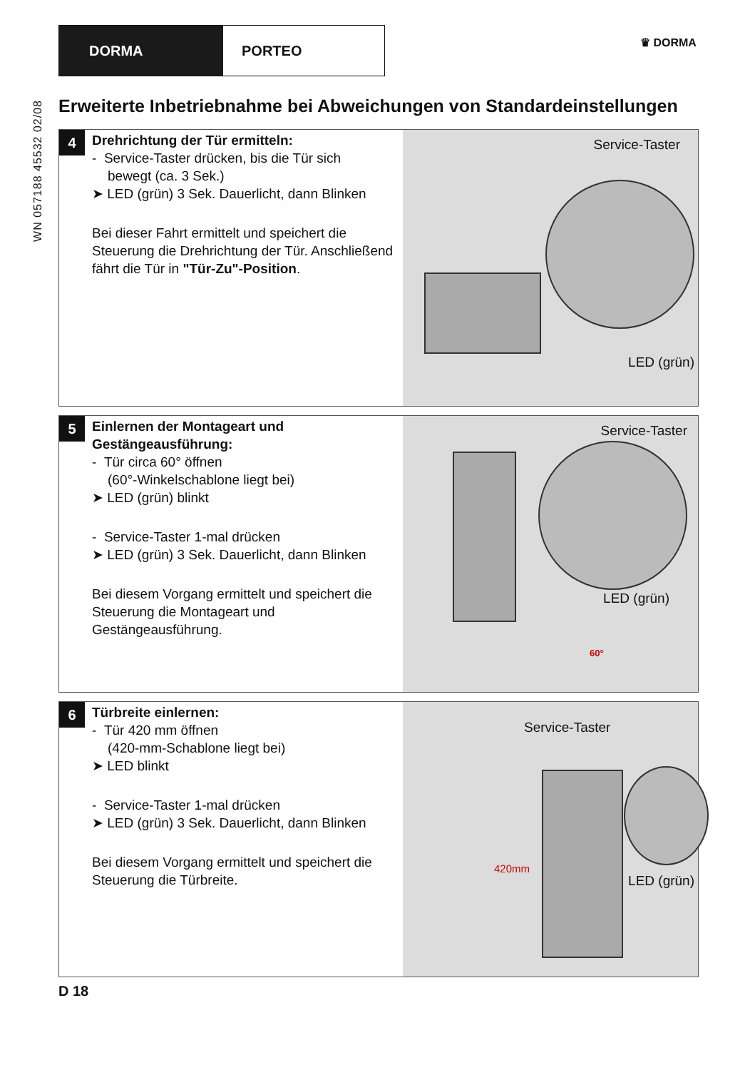DORMA PORTEO
♛ DORMA
WN 057188 45532 02/08
Erweiterte Inbetriebnahme bei Abweichungen von Standardeinstellungen
4
Drehrichtung der Tür ermitteln:
- Service-Taster drücken, bis die Tür sich
bewegt (ca. 3 Sek.)
➤ LED (grün) 3 Sek. Dauerlicht, dann Blinken
Bei dieser Fahrt ermittelt und speichert die Steuerung die Drehrichtung der Tür. Anschließend fährt die Tür in "Tür-Zu"-Position.
Service-Taster
LED (grün)
5
Einlernen der Montageart und Gestängeausführung:
- Tür circa 60° öffnen
(60°-Winkelschablone liegt bei)
➤ LED (grün) blinkt
- Service-Taster 1-mal drücken
➤ LED (grün) 3 Sek. Dauerlicht, dann Blinken
Bei diesem Vorgang ermittelt und speichert die Steuerung die Montageart und Gestängeausführung.
Service-Taster
LED (grün)
60°
6
Türbreite einlernen:
- Tür 420 mm öffnen
(420-mm-Schablone liegt bei)
➤ LED blinkt
- Service-Taster 1-mal drücken
➤ LED (grün) 3 Sek. Dauerlicht, dann Blinken
Bei diesem Vorgang ermittelt und speichert die Steuerung die Türbreite.
Service-Taster
LED (grün)
420mm
D 18